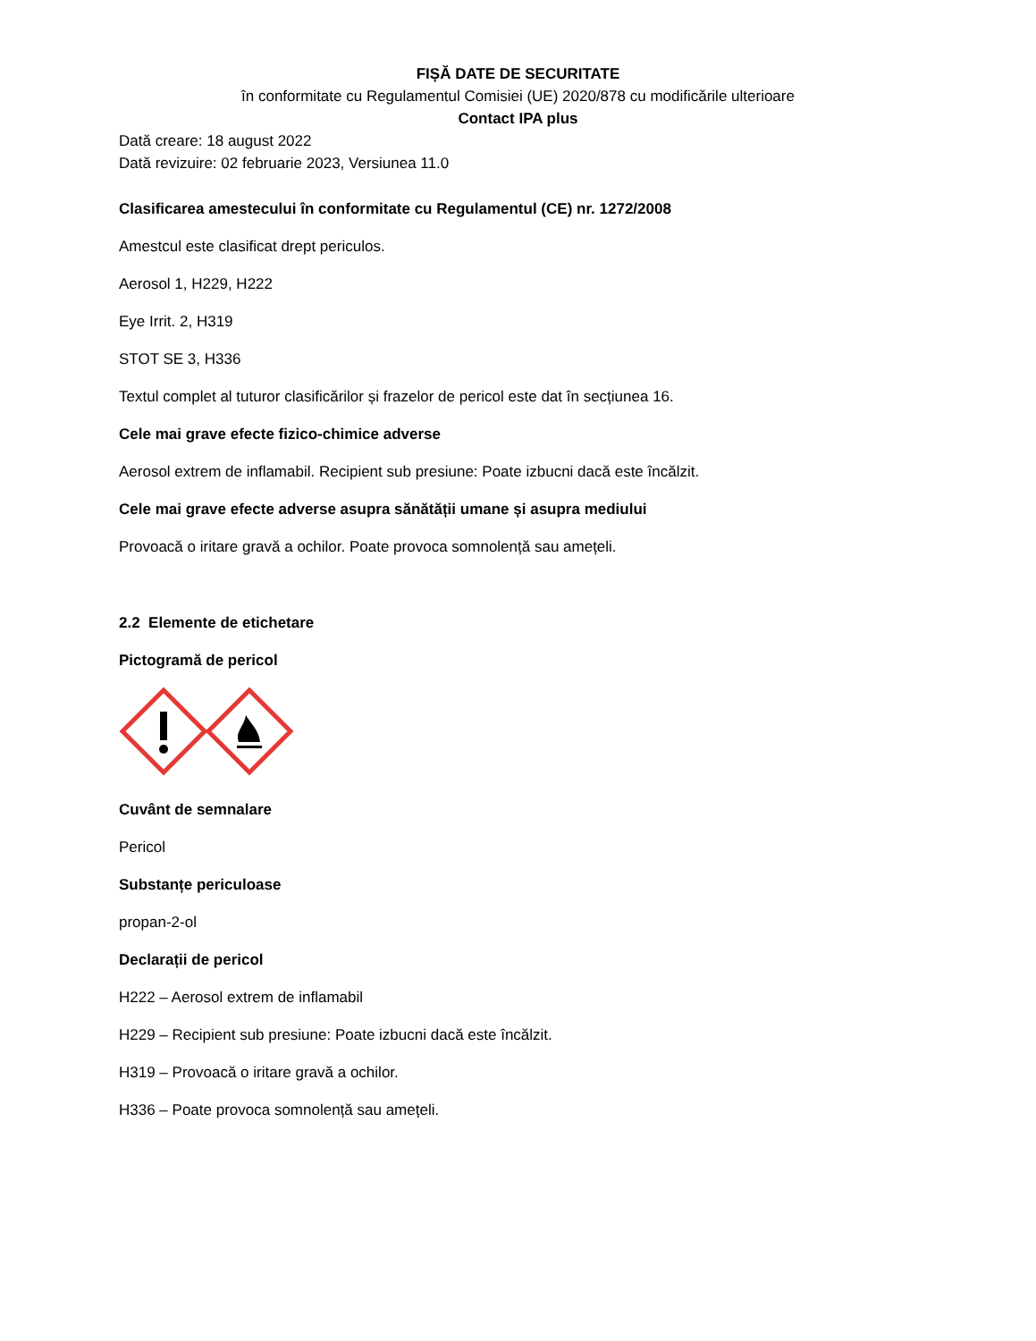FIȘĂ DATE DE SECURITATE
în conformitate cu Regulamentul Comisiei (UE) 2020/878 cu modificările ulterioare
Contact IPA plus
Dată creare: 18 august 2022
Dată revizuire: 02 februarie 2023, Versiunea 11.0
Clasificarea amestecului în conformitate cu Regulamentul (CE) nr. 1272/2008
Amestcul este clasificat drept periculos.
Aerosol 1, H229, H222
Eye Irrit. 2, H319
STOT SE 3, H336
Textul complet al tuturor clasificărilor și frazelor de pericol este dat în secțiunea 16.
Cele mai grave efecte fizico-chimice adverse
Aerosol extrem de inflamabil. Recipient sub presiune: Poate izbucni dacă este încălzit.
Cele mai grave efecte adverse asupra sănătății umane și asupra mediului
Provoacă o iritare gravă a ochilor. Poate provoca somnolență sau amețeli.
2.2 Elemente de etichetare
Pictogramă de pericol
Cuvânt de semnalare
Pericol
Substanțe periculoase
propan-2-ol
Declarații de pericol
H222 – Aerosol extrem de inflamabil
H229 – Recipient sub presiune: Poate izbucni dacă este încălzit.
H319 – Provoacă o iritare gravă a ochilor.
H336 – Poate provoca somnolență sau amețeli.